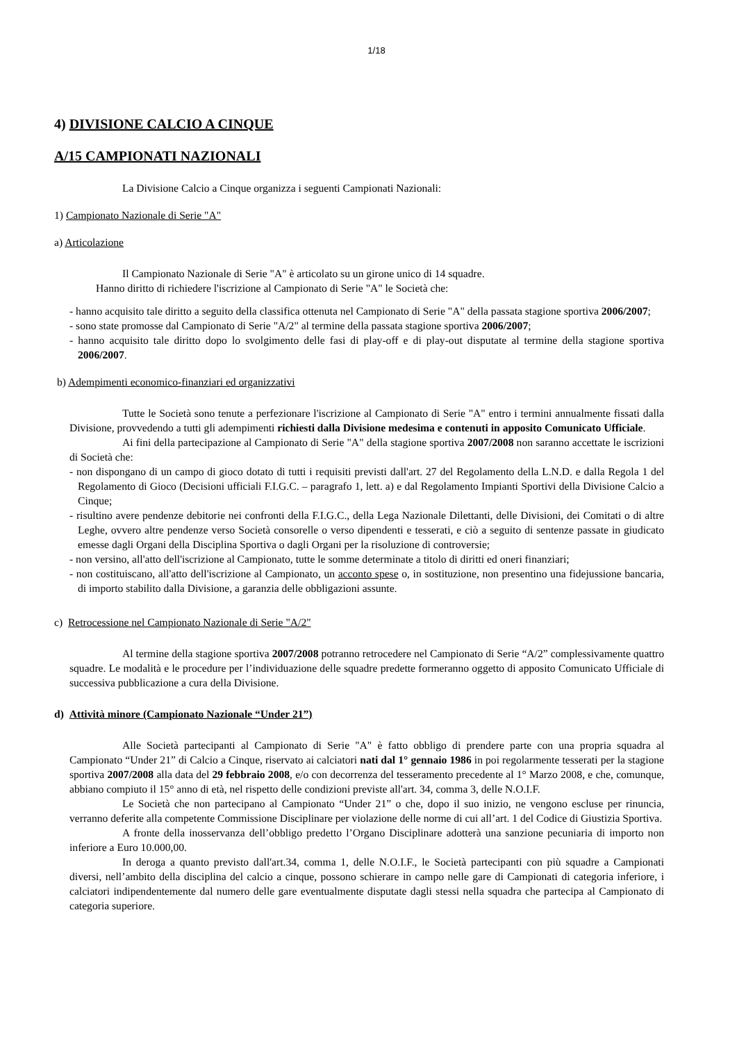1/18
4) DIVISIONE CALCIO A CINQUE
A/15 CAMPIONATI NAZIONALI
La Divisione Calcio a Cinque organizza i seguenti Campionati Nazionali:
1) Campionato Nazionale di Serie "A"
a) Articolazione
Il Campionato Nazionale di Serie "A" è articolato su un girone unico di 14 squadre.
Hanno diritto di richiedere l'iscrizione al Campionato di Serie "A" le Società che:
- hanno acquisito tale diritto a seguito della classifica ottenuta nel Campionato di Serie "A" della passata stagione sportiva 2006/2007;
- sono state promosse dal Campionato di Serie "A/2" al termine della passata stagione sportiva 2006/2007;
- hanno acquisito tale diritto dopo lo svolgimento delle fasi di play-off e di play-out disputate al termine della stagione sportiva 2006/2007.
b) Adempimenti economico-finanziari ed organizzativi
Tutte le Società sono tenute a perfezionare l'iscrizione al Campionato di Serie "A" entro i termini annualmente fissati dalla Divisione, provvedendo a tutti gli adempimenti richiesti dalla Divisione medesima e contenuti in apposito Comunicato Ufficiale.
Ai fini della partecipazione al Campionato di Serie "A" della stagione sportiva 2007/2008 non saranno accettate le iscrizioni di Società che:
- non dispongano di un campo di gioco dotato di tutti i requisiti previsti dall'art. 27 del Regolamento della L.N.D. e dalla Regola 1 del Regolamento di Gioco (Decisioni ufficiali F.I.G.C. – paragrafo 1, lett. a) e dal Regolamento Impianti Sportivi della Divisione Calcio a Cinque;
- risultino avere pendenze debitorie nei confronti della F.I.G.C., della Lega Nazionale Dilettanti, delle Divisioni, dei Comitati o di altre Leghe, ovvero altre pendenze verso Società consorelle o verso dipendenti e tesserati, e ciò a seguito di sentenze passate in giudicato emesse dagli Organi della Disciplina Sportiva o dagli Organi per la risoluzione di controversie;
- non versino, all'atto dell'iscrizione al Campionato, tutte le somme determinate a titolo di diritti ed oneri finanziari;
- non costituiscano, all'atto dell'iscrizione al Campionato, un acconto spese o, in sostituzione, non presentino una fidejussione bancaria, di importo stabilito dalla Divisione, a garanzia delle obbligazioni assunte.
c) Retrocessione nel Campionato Nazionale di Serie "A/2"
Al termine della stagione sportiva 2007/2008 potranno retrocedere nel Campionato di Serie “A/2” complessivamente quattro squadre. Le modalità e le procedure per l’individuazione delle squadre predette formeranno oggetto di apposito Comunicato Ufficiale di successiva pubblicazione a cura della Divisione.
d) Attività minore (Campionato Nazionale “Under 21”)
Alle Società partecipanti al Campionato di Serie "A" è fatto obbligo di prendere parte con una propria squadra al Campionato “Under 21” di Calcio a Cinque, riservato ai calciatori nati dal 1° gennaio 1986 in poi regolarmente tesserati per la stagione sportiva 2007/2008 alla data del 29 febbraio 2008, e/o con decorrenza del tesseramento precedente al 1° Marzo 2008, e che, comunque, abbiano compiuto il 15° anno di età, nel rispetto delle condizioni previste all'art. 34, comma 3, delle N.O.I.F.
Le Società che non partecipano al Campionato “Under 21” o che, dopo il suo inizio, ne vengono escluse per rinuncia, verranno deferite alla competente Commissione Disciplinare per violazione delle norme di cui all’art. 1 del Codice di Giustizia Sportiva.
A fronte della inosservanza dell’obbligo predetto l’Organo Disciplinare adotterà una sanzione pecuniaria di importo non inferiore a Euro 10.000,00.
In deroga a quanto previsto dall'art.34, comma 1, delle N.O.I.F., le Società partecipanti con più squadre a Campionati diversi, nell’ambito della disciplina del calcio a cinque, possono schierare in campo nelle gare di Campionati di categoria inferiore, i calciatori indipendentemente dal numero delle gare eventualmente disputate dagli stessi nella squadra che partecipa al Campionato di categoria superiore.